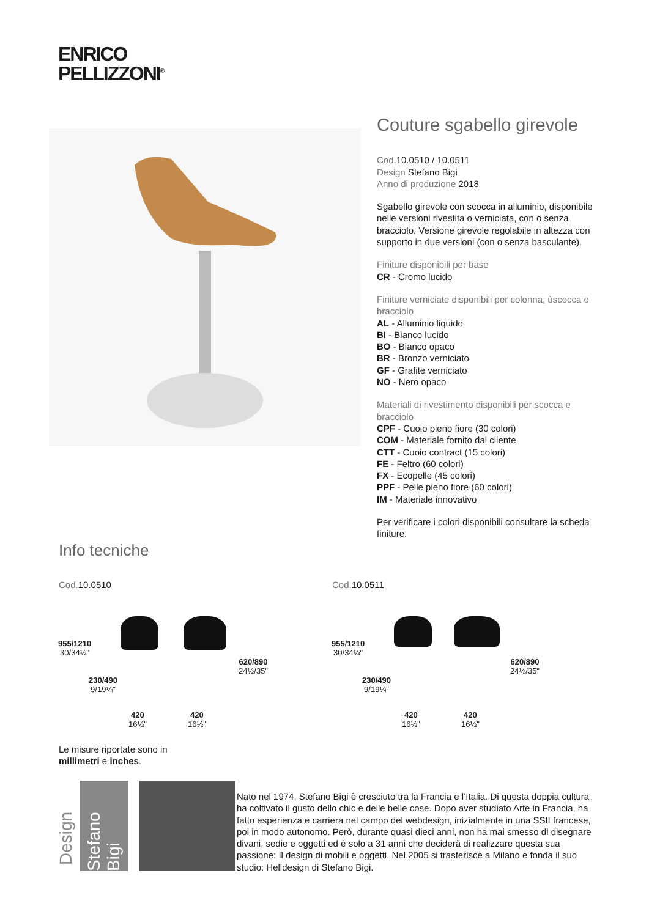ENRICO
PELLIZZONI<sup>®</sup>
Couture sgabello girevole
Cod. 10.0510 / 10.0511
Design Stefano Bigi
Anno di produzione 2018
Sgabello girevole con scocca in alluminio, disponibile nelle versioni rivestita o verniciata, con o senza bracciolo. Versione girevole regolabile in altezza con supporto in due versioni (con o senza basculante).
Finiture disponibili per base
CR - Cromo lucido
Finiture verniciate disponibili per colonna, ùscocca o bracciolo
AL - Alluminio liquido
BI - Bianco lucido
BO - Bianco opaco
BR - Bronzo verniciato
GF - Grafite verniciato
NO - Nero opaco
Materiali di rivestimento disponibili per scocca e bracciolo
CPF - Cuoio pieno fiore (30 colori)
COM - Materiale fornito dal cliente
CTT - Cuoio contract (15 colori)
FE - Feltro (60 colori)
FX - Ecopelle (45 colori)
PPF - Pelle pieno fiore (60 colori)
IM - Materiale innovativo
Per verificare i colori disponibili consultare la scheda finiture.
Info tecniche
Cod. 10.0510 Cod. 10.0511
955/1210
30/34¼"
230/490
9/19¼"
620/890
24½/35"
420
16½"
420
16½"
955/1210
30/34¼"
230/490
9/19¼"
620/890
24½/35"
420
16½"
420
16½"
Le misure riportate sono in
millimetri e inches.
Design
Stefano Bigi
Nato nel 1974, Stefano Bigi è cresciuto tra la Francia e l’Italia. Di questa doppia cultura ha coltivato il gusto dello chic e delle belle cose. Dopo aver studiato Arte in Francia, ha fatto esperienza e carriera nel campo del webdesign, inizialmente in una SSII francese, poi in modo autonomo. Però, durante quasi dieci anni, non ha mai smesso di disegnare divani, sedie e oggetti ed è solo a 31 anni che deciderà di realizzare questa sua passione: Il design di mobili e oggetti. Nel 2005 si trasferisce a Milano e fonda il suo studio: Helldesign di Stefano Bigi.